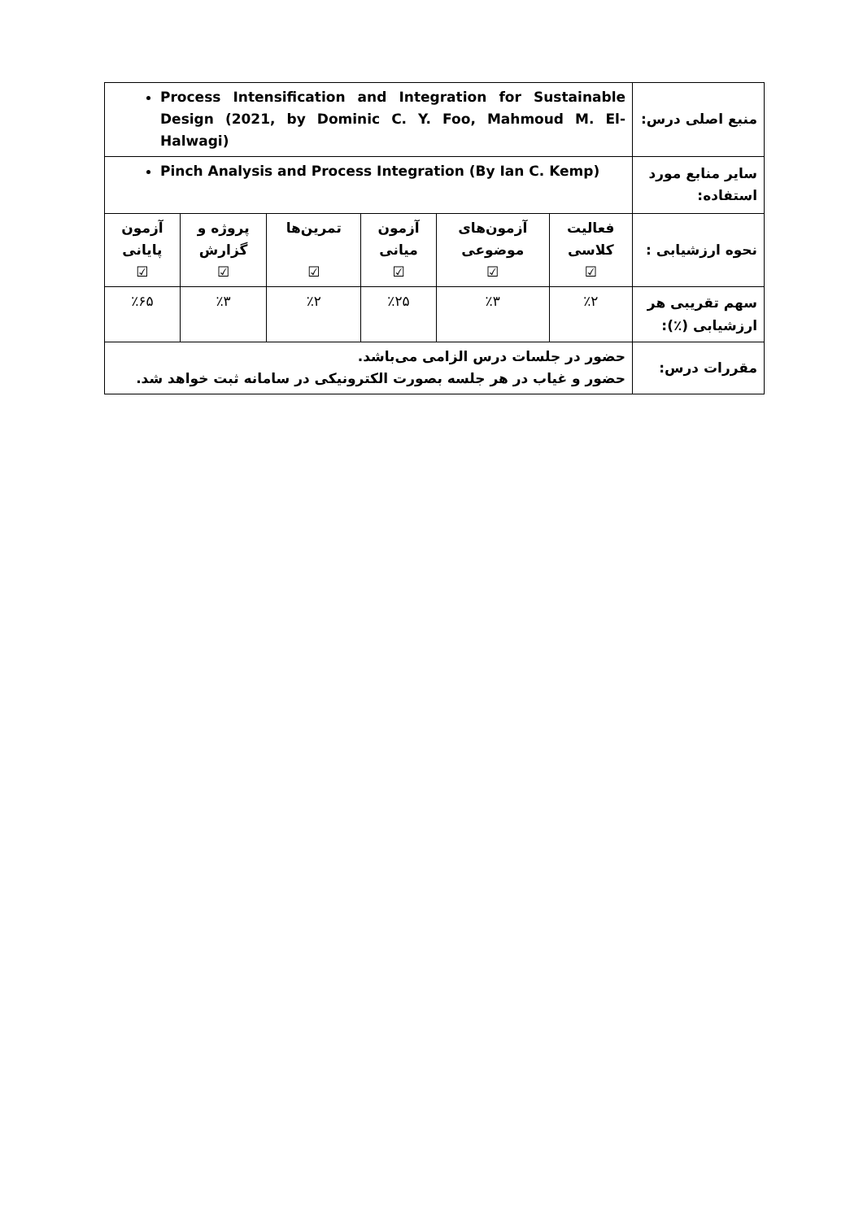| منبع اصلی درس: | Process Intensification and Integration for Sustainable Design (2021, by Dominic C. Y. Foo, Mahmoud M. El-Halwagi) | | | | | |
| سایر منابع مورد استفاده: | Pinch Analysis and Process Integration (By Ian C. Kemp) | | | | | |
| نحوه ارزشیابی : | فعالیت کلاسی ☑ | آزمون‌های موضوعی ☑ | آزمون میانی ☑ | تمرین‌ها ☑ | پروژه و گزارش ☑ | آزمون پایانی ☑ |
| سهم تقریبی هر ارزشیابی (٪): | ٪۲ | ٪۳ | ٪۲۵ | ٪۲ | ٪۳ | ٪۶۵ |
| مقررات درس: | حضور در جلسات درس الزامی می‌باشد. حضور و غیاب در هر جلسه بصورت الکترونیکی در سامانه ثبت خواهد شد. | | | | | |